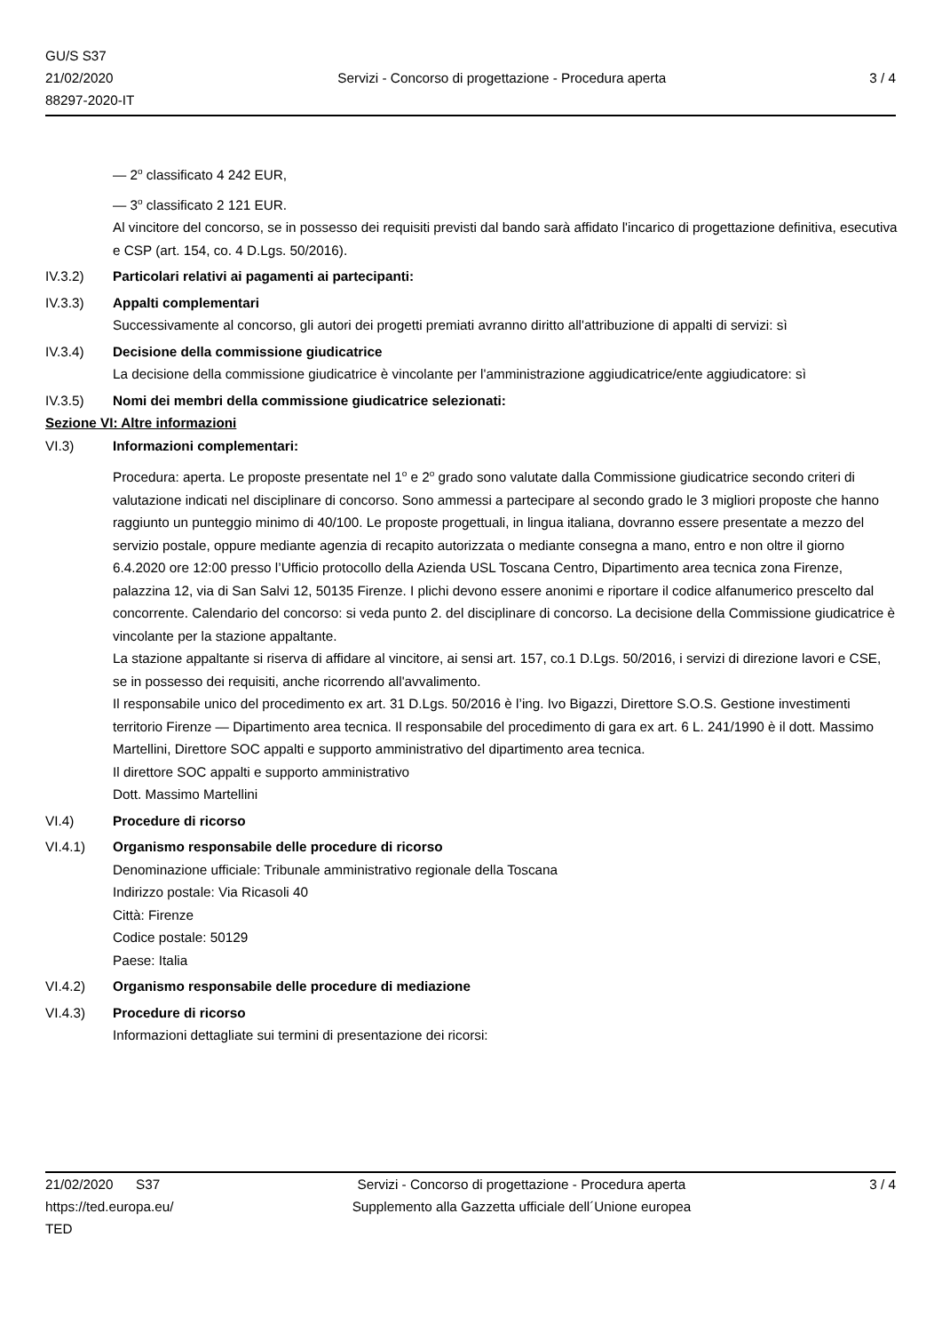GU/S S37
21/02/2020
88297-2020-IT
Servizi - Concorso di progettazione - Procedura aperta
3 / 4
— 2<sup>o</sup> classificato 4 242 EUR,
— 3<sup>o</sup> classificato 2 121 EUR.
Al vincitore del concorso, se in possesso dei requisiti previsti dal bando sarà affidato l'incarico di progettazione definitiva, esecutiva e CSP (art. 154, co. 4 D.Lgs. 50/2016).
IV.3.2) Particolari relativi ai pagamenti ai partecipanti:
IV.3.3) Appalti complementari
Successivamente al concorso, gli autori dei progetti premiati avranno diritto all'attribuzione di appalti di servizi: sì
IV.3.4) Decisione della commissione giudicatrice
La decisione della commissione giudicatrice è vincolante per l'amministrazione aggiudicatrice/ente aggiudicatore: sì
IV.3.5) Nomi dei membri della commissione giudicatrice selezionati:
Sezione VI: Altre informazioni
VI.3) Informazioni complementari:
Procedura: aperta. Le proposte presentate nel 1<sup>o</sup> e 2<sup>o</sup> grado sono valutate dalla Commissione giudicatrice secondo criteri di valutazione indicati nel disciplinare di concorso. Sono ammessi a partecipare al secondo grado le 3 migliori proposte che hanno raggiunto un punteggio minimo di 40/100. Le proposte progettuali, in lingua italiana, dovranno essere presentate a mezzo del servizio postale, oppure mediante agenzia di recapito autorizzata o mediante consegna a mano, entro e non oltre il giorno 6.4.2020 ore 12:00 presso l’Ufficio protocollo della Azienda USL Toscana Centro, Dipartimento area tecnica zona Firenze, palazzina 12, via di San Salvi 12, 50135 Firenze. I plichi devono essere anonimi e riportare il codice alfanumerico prescelto dal concorrente. Calendario del concorso: si veda punto 2. del disciplinare di concorso. La decisione della Commissione giudicatrice è vincolante per la stazione appaltante.
La stazione appaltante si riserva di affidare al vincitore, ai sensi art. 157, co.1 D.Lgs. 50/2016, i servizi di direzione lavori e CSE, se in possesso dei requisiti, anche ricorrendo all'avvalimento.
Il responsabile unico del procedimento ex art. 31 D.Lgs. 50/2016 è l’ing. Ivo Bigazzi, Direttore S.O.S. Gestione investimenti territorio Firenze — Dipartimento area tecnica. Il responsabile del procedimento di gara ex art. 6 L. 241/1990 è il dott. Massimo Martellini, Direttore SOC appalti e supporto amministrativo del dipartimento area tecnica.
Il direttore SOC appalti e supporto amministrativo
Dott. Massimo Martellini
VI.4) Procedure di ricorso
VI.4.1) Organismo responsabile delle procedure di ricorso
Denominazione ufficiale: Tribunale amministrativo regionale della Toscana
Indirizzo postale: Via Ricasoli 40
Città: Firenze
Codice postale: 50129
Paese: Italia
VI.4.2) Organismo responsabile delle procedure di mediazione
VI.4.3) Procedure di ricorso
Informazioni dettagliate sui termini di presentazione dei ricorsi:
21/02/2020 S37
https://ted.europa.eu/
TED
Servizi - Concorso di progettazione - Procedura aperta
Supplemento alla Gazzetta ufficiale dell´Unione europea
3 / 4